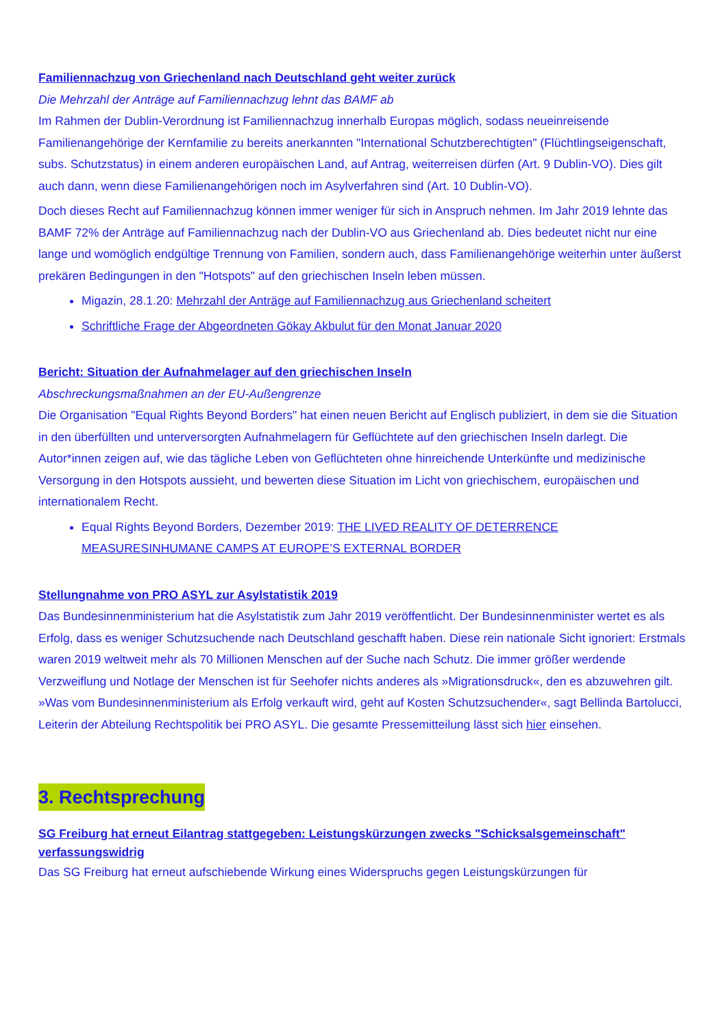Familiennachzug von Griechenland nach Deutschland geht weiter zurück
Die Mehrzahl der Anträge auf Familiennachzug lehnt das BAMF ab
Im Rahmen der Dublin-Verordnung ist Familiennachzug innerhalb Europas möglich, sodass neueinreisende Familienangehörige der Kernfamilie zu bereits anerkannten "International Schutzberechtigten" (Flüchtlingseigenschaft, subs. Schutzstatus) in einem anderen europäischen Land, auf Antrag, weiterreisen dürfen (Art. 9 Dublin-VO). Dies gilt auch dann, wenn diese Familienangehörigen noch im Asylverfahren sind (Art. 10 Dublin-VO).
Doch dieses Recht auf Familiennachzug können immer weniger für sich in Anspruch nehmen. Im Jahr 2019 lehnte das BAMF 72% der Anträge auf Familiennachzug nach der Dublin-VO aus Griechenland ab. Dies bedeutet nicht nur eine lange und womöglich endgültige Trennung von Familien, sondern auch, dass Familienangehörige weiterhin unter äußerst prekären Bedingungen in den "Hotspots" auf den griechischen Inseln leben müssen.
Migazin, 28.1.20: Mehrzahl der Anträge auf Familiennachzug aus Griechenland scheitert
Schriftliche Frage der Abgeordneten Gökay Akbulut für den Monat Januar 2020
Bericht: Situation der Aufnahmelager auf den griechischen Inseln
Abschreckungsmaßnahmen an der EU-Außengrenze
Die Organisation "Equal Rights Beyond Borders" hat einen neuen Bericht auf Englisch publiziert, in dem sie die Situation in den überfüllten und unterversorgten Aufnahmelagern für Geflüchtete auf den griechischen Inseln darlegt. Die Autor*innen zeigen auf, wie das tägliche Leben von Geflüchteten ohne hinreichende Unterkünfte und medizinische Versorgung in den Hotspots aussieht, und bewerten diese Situation im Licht von griechischem, europäischen und internationalem Recht.
Equal Rights Beyond Borders, Dezember 2019: THE LIVED REALITY OF DETERRENCE MEASURESINHUMANE CAMPS AT EUROPE’S EXTERNAL BORDER
Stellungnahme von PRO ASYL zur Asylstatistik 2019
Das Bundesinnenministerium hat die Asylstatistik zum Jahr 2019 veröffentlicht. Der Bundesinnenminister wertet es als Erfolg, dass es weniger Schutzsuchende nach Deutschland geschafft haben. Diese rein nationale Sicht ignoriert: Erstmals waren 2019 weltweit mehr als 70 Millionen Menschen auf der Suche nach Schutz. Die immer größer werdende Verzweiflung und Notlage der Menschen ist für Seehofer nichts anderes als »Migrationsdruck«, den es abzuwehren gilt. »Was vom Bundesinnenministerium als Erfolg verkauft wird, geht auf Kosten Schutzsuchender«, sagt Bellinda Bartolucci, Leiterin der Abteilung Rechtspolitik bei PRO ASYL. Die gesamte Pressemitteilung lässt sich hier einsehen.
3. Rechtsprechung
SG Freiburg hat erneut Eilantrag stattgegeben: Leistungskürzungen zwecks "Schicksalsgemeinschaft" verfassungswidrig
Das SG Freiburg hat erneut aufschiebende Wirkung eines Widerspruchs gegen Leistungskürzungen für